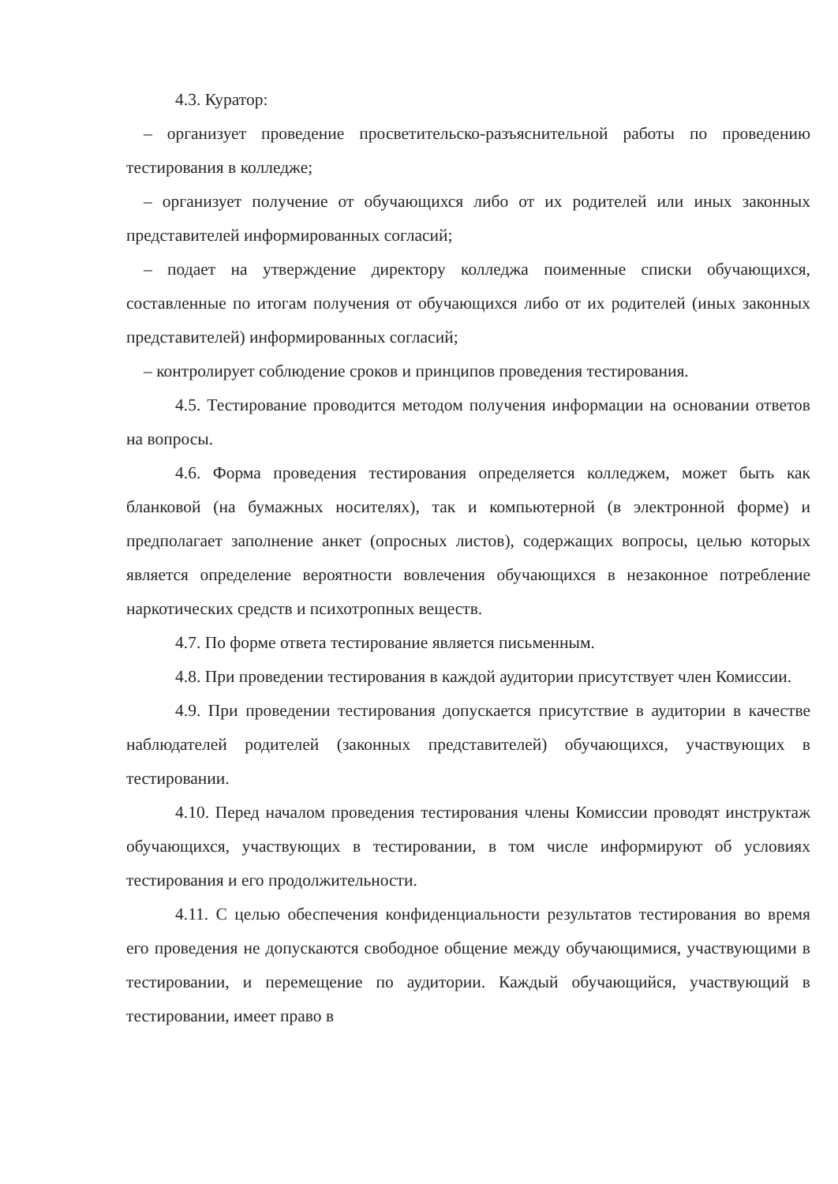4.3. Куратор:
– организует проведение просветительско-разъяснительной работы по проведению тестирования в колледже;
– организует получение от обучающихся либо от их родителей или иных законных представителей информированных согласий;
– подает на утверждение директору колледжа поименные списки обучающихся, составленные по итогам получения от обучающихся либо от их родителей (иных законных представителей) информированных согласий;
– контролирует соблюдение сроков и принципов проведения тестирования.
4.5. Тестирование проводится методом получения информации на основании ответов на вопросы.
4.6. Форма проведения тестирования определяется колледжем, может быть как бланковой (на бумажных носителях), так и компьютерной (в электронной форме) и предполагает заполнение анкет (опросных листов), содержащих вопросы, целью которых является определение вероятности вовлечения обучающихся в незаконное потребление наркотических средств и психотропных веществ.
4.7. По форме ответа тестирование является письменным.
4.8. При проведении тестирования в каждой аудитории присутствует член Комиссии.
4.9. При проведении тестирования допускается присутствие в аудитории в качестве наблюдателей родителей (законных представителей) обучающихся, участвующих в тестировании.
4.10. Перед началом проведения тестирования члены Комиссии проводят инструктаж обучающихся, участвующих в тестировании, в том числе информируют об условиях тестирования и его продолжительности.
4.11. С целью обеспечения конфиденциальности результатов тестирования во время его проведения не допускаются свободное общение между обучающимися, участвующими в тестировании, и перемещение по аудитории. Каждый обучающийся, участвующий в тестировании, имеет право в